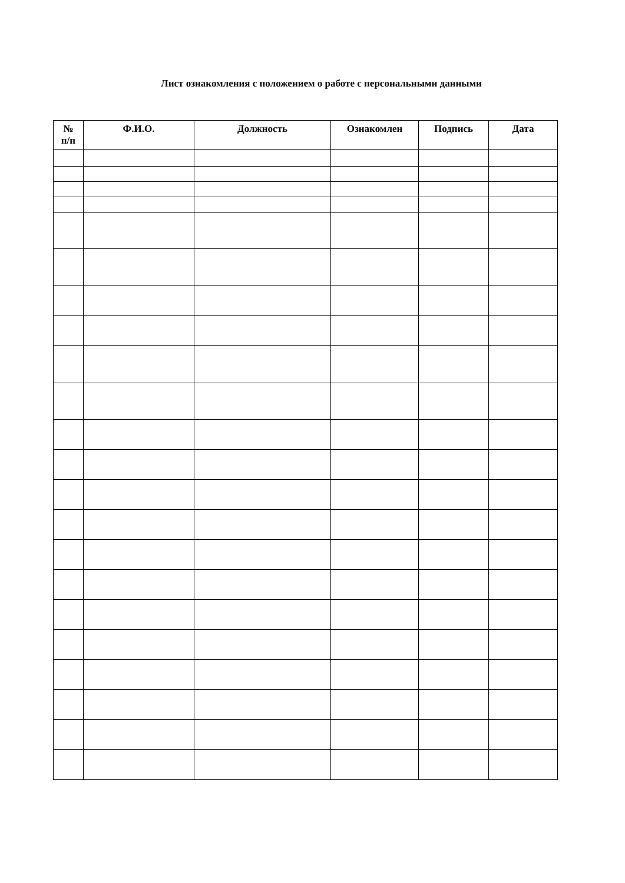Лист ознакомления с положением о работе с персональными данными
| № п/п | Ф.И.О. | Должность | Ознакомлен | Подпись | Дата |
| --- | --- | --- | --- | --- | --- |